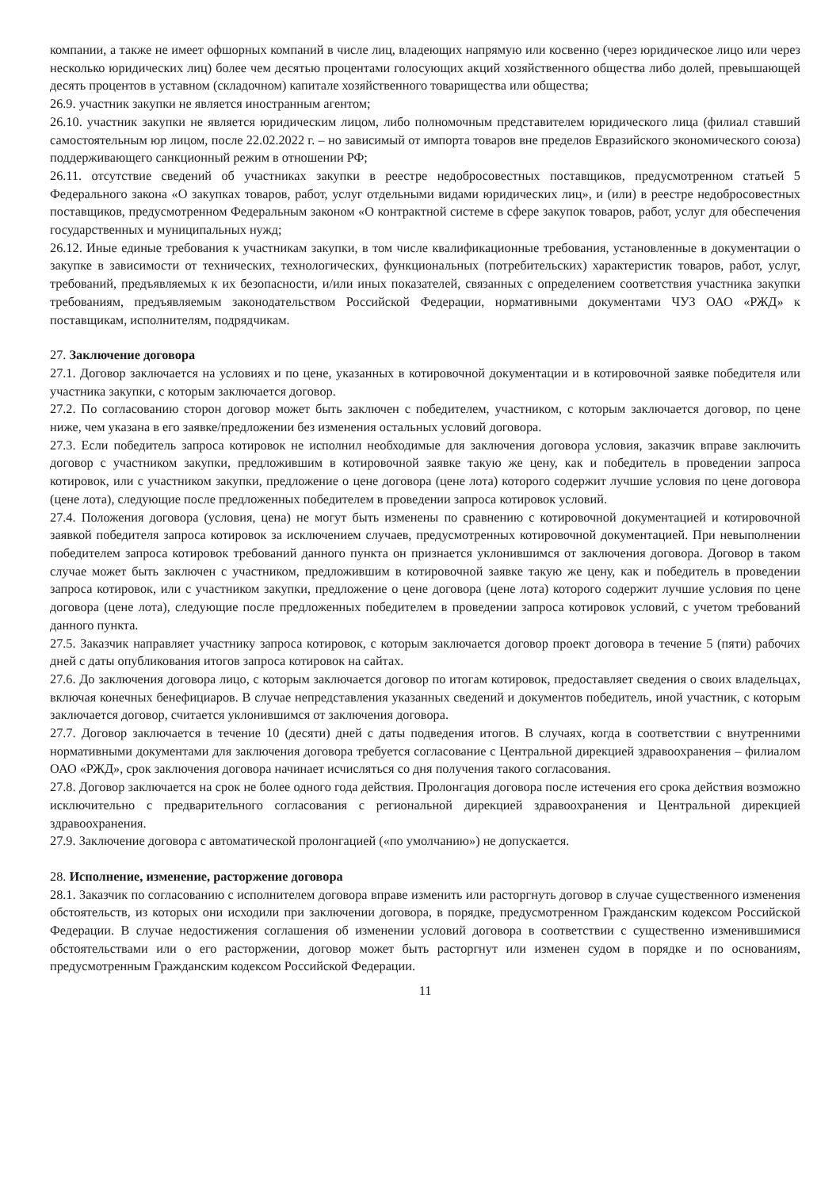компании, а также не имеет офшорных компаний в числе лиц, владеющих напрямую или косвенно (через юридическое лицо или через несколько юридических лиц) более чем десятью процентами голосующих акций хозяйственного общества либо долей, превышающей десять процентов в уставном (складочном) капитале хозяйственного товарищества или общества;
26.9. участник закупки не является иностранным агентом;
26.10. участник закупки не является юридическим лицом, либо полномочным представителем юридического лица (филиал ставший самостоятельным юр лицом, после 22.02.2022 г. – но зависимый от импорта товаров вне пределов Евразийского экономического союза) поддерживающего санкционный режим в отношении РФ;
26.11. отсутствие сведений об участниках закупки в реестре недобросовестных поставщиков, предусмотренном статьей 5 Федерального закона «О закупках товаров, работ, услуг отдельными видами юридических лиц», и (или) в реестре недобросовестных поставщиков, предусмотренном Федеральным законом «О контрактной системе в сфере закупок товаров, работ, услуг для обеспечения государственных и муниципальных нужд;
26.12. Иные единые требования к участникам закупки, в том числе квалификационные требования, установленные в документации о закупке в зависимости от технических, технологических, функциональных (потребительских) характеристик товаров, работ, услуг, требований, предъявляемых к их безопасности, и/или иных показателей, связанных с определением соответствия участника закупки требованиям, предъявляемым законодательством Российской Федерации, нормативными документами ЧУЗ ОАО «РЖД» к поставщикам, исполнителям, подрядчикам.
27. Заключение договора
27.1. Договор заключается на условиях и по цене, указанных в котировочной документации и в котировочной заявке победителя или участника закупки, с которым заключается договор.
27.2. По согласованию сторон договор может быть заключен с победителем, участником, с которым заключается договор, по цене ниже, чем указана в его заявке/предложении без изменения остальных условий договора.
27.3. Если победитель запроса котировок не исполнил необходимые для заключения договора условия, заказчик вправе заключить договор с участником закупки, предложившим в котировочной заявке такую же цену, как и победитель в проведении запроса котировок, или с участником закупки, предложение о цене договора (цене лота) которого содержит лучшие условия по цене договора (цене лота), следующие после предложенных победителем в проведении запроса котировок условий.
27.4. Положения договора (условия, цена) не могут быть изменены по сравнению с котировочной документацией и котировочной заявкой победителя запроса котировок за исключением случаев, предусмотренных котировочной документацией. При невыполнении победителем запроса котировок требований данного пункта он признается уклонившимся от заключения договора. Договор в таком случае может быть заключен с участником, предложившим в котировочной заявке такую же цену, как и победитель в проведении запроса котировок, или с участником закупки, предложение о цене договора (цене лота) которого содержит лучшие условия по цене договора (цене лота), следующие после предложенных победителем в проведении запроса котировок условий, с учетом требований данного пункта.
27.5. Заказчик направляет участнику запроса котировок, с которым заключается договор проект договора в течение 5 (пяти) рабочих дней с даты опубликования итогов запроса котировок на сайтах.
27.6. До заключения договора лицо, с которым заключается договор по итогам котировок, предоставляет сведения о своих владельцах, включая конечных бенефициаров. В случае непредставления указанных сведений и документов победитель, иной участник, с которым заключается договор, считается уклонившимся от заключения договора.
27.7. Договор заключается в течение 10 (десяти) дней с даты подведения итогов. В случаях, когда в соответствии с внутренними нормативными документами для заключения договора требуется согласование с Центральной дирекцией здравоохранения – филиалом ОАО «РЖД», срок заключения договора начинает исчисляться со дня получения такого согласования.
27.8. Договор заключается на срок не более одного года действия. Пролонгация договора после истечения его срока действия возможно исключительно с предварительного согласования с региональной дирекцией здравоохранения и Центральной дирекцией здравоохранения.
27.9. Заключение договора с автоматической пролонгацией («по умолчанию») не допускается.
28. Исполнение, изменение, расторжение договора
28.1. Заказчик по согласованию с исполнителем договора вправе изменить или расторгнуть договор в случае существенного изменения обстоятельств, из которых они исходили при заключении договора, в порядке, предусмотренном Гражданским кодексом Российской Федерации. В случае недостижения соглашения об изменении условий договора в соответствии с существенно изменившимися обстоятельствами или о его расторжении, договор может быть расторгнут или изменен судом в порядке и по основаниям, предусмотренным Гражданским кодексом Российской Федерации.
11